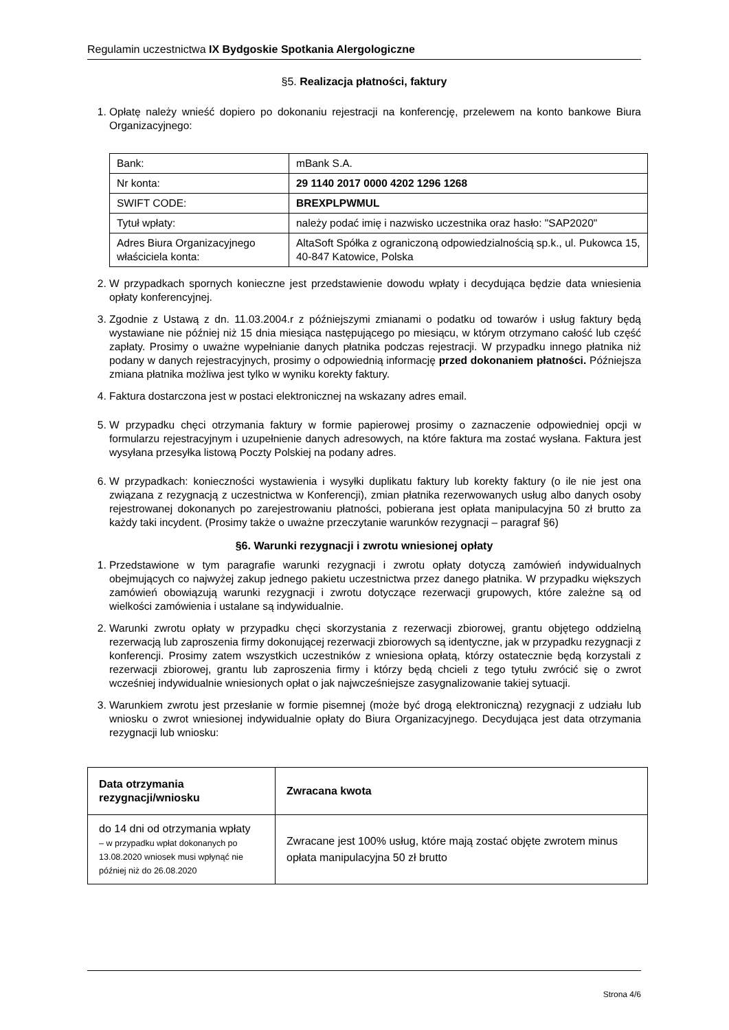Regulamin uczestnictwa IX Bydgoskie Spotkania Alergologiczne
§5. Realizacja płatności, faktury
1. Opłatę należy wnieść dopiero po dokonaniu rejestracji na konferencję, przelewem na konto bankowe Biura Organizacyjnego:
| Bank: | mBank S.A. |
| Nr konta: | 29 1140 2017 0000 4202 1296 1268 |
| SWIFT CODE: | BREXPLPWMUL |
| Tytuł wpłaty: | należy podać imię i nazwisko uczestnika oraz hasło: "SAP2020" |
| Adres Biura Organizacyjnego właściciela konta: | AltaSoft Spółka z ograniczoną odpowiedzialnością sp.k., ul. Pukowca 15, 40-847 Katowice, Polska |
2. W przypadkach spornych konieczne jest przedstawienie dowodu wpłaty i decydująca będzie data wniesienia opłaty konferencyjnej.
3. Zgodnie z Ustawą z dn. 11.03.2004.r z późniejszymi zmianami o podatku od towarów i usług faktury będą wystawiane nie później niż 15 dnia miesiąca następującego po miesiącu, w którym otrzymano całość lub część zapłaty. Prosimy o uważne wypełnianie danych płatnika podczas rejestracji. W przypadku innego płatnika niż podany w danych rejestracyjnych, prosimy o odpowiednią informację przed dokonaniem płatności. Późniejsza zmiana płatnika możliwa jest tylko w wyniku korekty faktury.
4. Faktura dostarczona jest w postaci elektronicznej na wskazany adres email.
5. W przypadku chęci otrzymania faktury w formie papierowej prosimy o zaznaczenie odpowiedniej opcji w formularzu rejestracyjnym i uzupełnienie danych adresowych, na które faktura ma zostać wysłana. Faktura jest wysyłana przesyłka listową Poczty Polskiej na podany adres.
6. W przypadkach: konieczności wystawienia i wysyłki duplikatu faktury lub korekty faktury (o ile nie jest ona związana z rezygnacją z uczestnictwa w Konferencji), zmian płatnika rezerwowanych usług albo danych osoby rejestrowanej dokonanych po zarejestrowaniu płatności, pobierana jest opłata manipulacyjna 50 zł brutto za każdy taki incydent. (Prosimy także o uważne przeczytanie warunków rezygnacji – paragraf §6)
§6. Warunki rezygnacji i zwrotu wniesionej opłaty
1. Przedstawione w tym paragrafie warunki rezygnacji i zwrotu opłaty dotyczą zamówień indywidualnych obejmujących co najwyżej zakup jednego pakietu uczestnictwa przez danego płatnika. W przypadku większych zamówień obowiązują warunki rezygnacji i zwrotu dotyczące rezerwacji grupowych, które zależne są od wielkości zamówienia i ustalane są indywidualnie.
2. Warunki zwrotu opłaty w przypadku chęci skorzystania z rezerwacji zbiorowej, grantu objętego oddzielną rezerwacją lub zaproszenia firmy dokonującej rezerwacji zbiorowych są identyczne, jak w przypadku rezygnacji z konferencji. Prosimy zatem wszystkich uczestników z wniesiona opłatą, którzy ostatecznie będą korzystali z rezerwacji zbiorowej, grantu lub zaproszenia firmy i którzy będą chcieli z tego tytułu zwrócić się o zwrot wcześniej indywidualnie wniesionych opłat o jak najwcześniejsze zasygnalizowanie takiej sytuacji.
3. Warunkiem zwrotu jest przesłanie w formie pisemnej (może być drogą elektroniczną) rezygnacji z udziału lub wniosku o zwrot wniesionej indywidualnie opłaty do Biura Organizacyjnego. Decydująca jest data otrzymania rezygnacji lub wniosku:
| Data otrzymania rezygnacji/wniosku | Zwracana kwota |
| --- | --- |
| do 14 dni od otrzymania wpłaty – w przypadku wpłat dokonanych po 13.08.2020 wniosek musi wpłynąć nie później niż do 26.08.2020 | Zwracane jest 100% usług, które mają zostać objęte zwrotem minus opłata manipulacyjna 50 zł brutto |
Strona 4/6